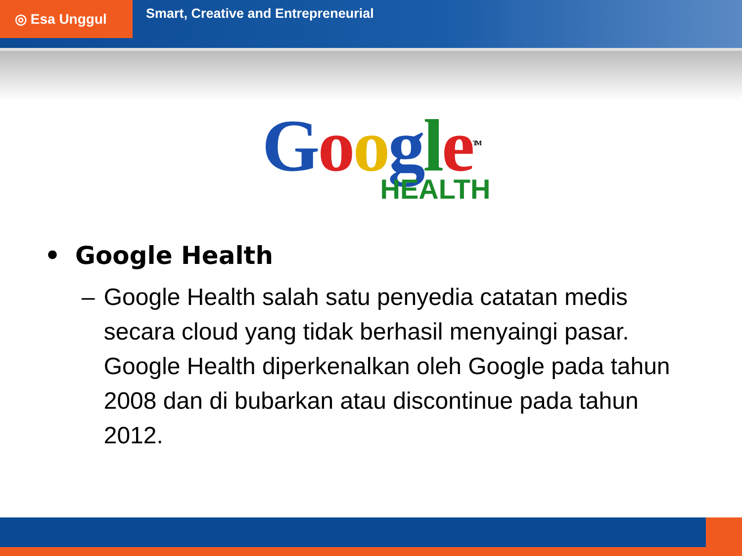◎ Esa Unggul
Smart, Creative and Entrepreneurial
Google<sup>TM</sup>
HEALTH
• Google Health
– Google Health salah satu penyedia catatan medis secara cloud yang tidak berhasil menyaingi pasar. Google Health diperkenalkan oleh Google pada tahun 2008 dan di bubarkan atau discontinue pada tahun 2012.